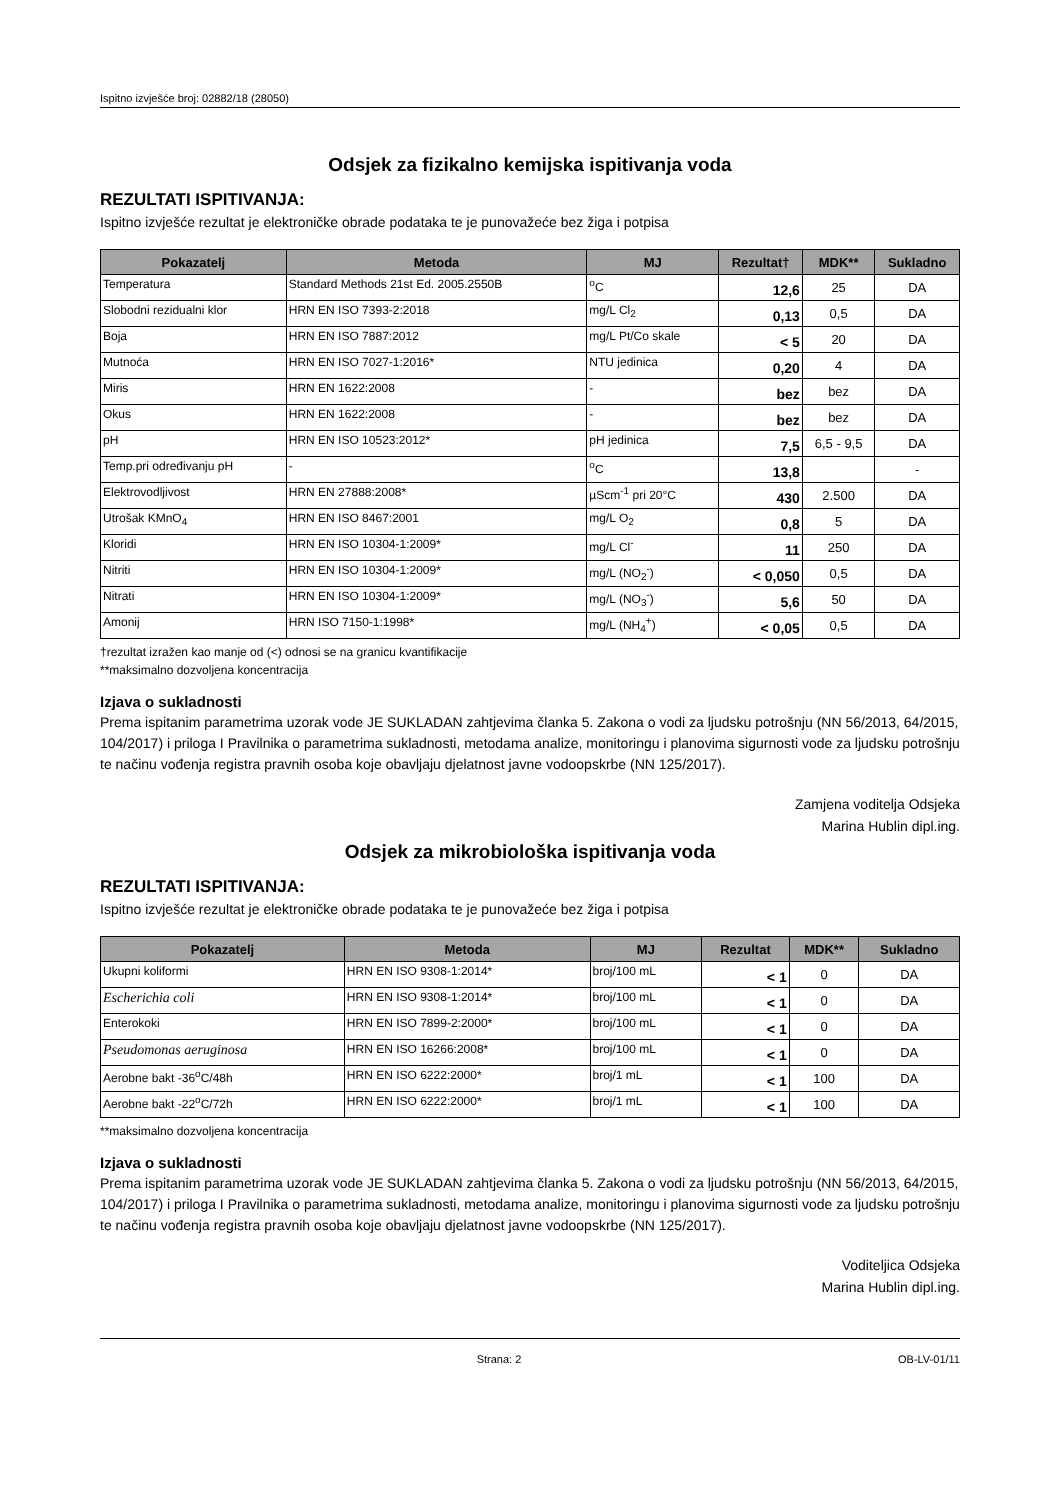Ispitno izvješće broj: 02882/18 (28050)
Odsjek za fizikalno kemijska ispitivanja voda
REZULTATI ISPITIVANJA:
Ispitno izvješće rezultat je elektroničke obrade podataka te je punovažeće bez žiga i potpisa
| Pokazatelj | Metoda | MJ | Rezultat† | MDK** | Sukladno |
| --- | --- | --- | --- | --- | --- |
| Temperatura | Standard Methods 21st Ed. 2005.2550B | <sup>o</sup> C | 12,6 | 25 | DA |
| Slobodni rezidualni klor | HRN EN ISO 7393-2:2018 | mg/L Cl<sub>2</sub> | 0,13 | 0,5 | DA |
| Boja | HRN EN ISO 7887:2012 | mg/L Pt/Co skale | < 5 | 20 | DA |
| Mutnoća | HRN EN ISO 7027-1:2016* | NTU jedinica | 0,20 | 4 | DA |
| Miris | HRN EN 1622:2008 | - | bez | bez | DA |
| Okus | HRN EN 1622:2008 | - | bez | bez | DA |
| pH | HRN EN ISO 10523:2012* | pH jedinica | 7,5 | 6,5 - 9,5 | DA |
| Temp.pri određivanju pH | - | <sup>o</sup> C | 13,8 | | - |
| Elektrovodljivost | HRN EN 27888:2008* | µScm<sup>-1</sup> pri 20°C | 430 | 2.500 | DA |
| Utrošak KMnO<sub>4</sub> | HRN EN ISO 8467:2001 | mg/L O<sub>2</sub> | 0,8 | 5 | DA |
| Kloridi | HRN EN ISO 10304-1:2009* | mg/L Cl<sup>-</sup> | 11 | 250 | DA |
| Nitriti | HRN EN ISO 10304-1:2009* | mg/L (NO<sub>2</sub><sup>-</sup>) | < 0,050 | 0,5 | DA |
| Nitrati | HRN EN ISO 10304-1:2009* | mg/L (NO<sub>3</sub><sup>-</sup>) | 5,6 | 50 | DA |
| Amonij | HRN ISO 7150-1:1998* | mg/L (NH<sub>4</sub><sup>+</sup>) | < 0,05 | 0,5 | DA |
†rezultat izražen kao manje od (<) odnosi se na granicu kvantifikacije
**maksimalno dozvoljena koncentracija
Izjava o sukladnosti
Prema ispitanim parametrima uzorak vode JE SUKLADAN zahtjevima članka 5. Zakona o vodi za ljudsku potrošnju (NN 56/2013, 64/2015, 104/2017) i priloga I Pravilnika o parametrima sukladnosti, metodama analize, monitoringu i planovima sigurnosti vode za ljudsku potrošnju te načinu vođenja registra pravnih osoba koje obavljaju djelatnost javne vodoopskrbe (NN 125/2017).
Zamjena voditelja Odsjeka
Marina Hublin dipl.ing.
Odsjek za mikrobiološka ispitivanja voda
REZULTATI ISPITIVANJA:
Ispitno izvješće rezultat je elektroničke obrade podataka te je punovažeće bez žiga i potpisa
| Pokazatelj | Metoda | MJ | Rezultat | MDK** | Sukladno |
| --- | --- | --- | --- | --- | --- |
| Ukupni koliformi | HRN EN ISO 9308-1:2014* | broj/100 mL | < 1 | 0 | DA |
| Escherichia coli | HRN EN ISO 9308-1:2014* | broj/100 mL | < 1 | 0 | DA |
| Enterokoki | HRN EN ISO 7899-2:2000* | broj/100 mL | < 1 | 0 | DA |
| Pseudomonas aeruginosa | HRN EN ISO 16266:2008* | broj/100 mL | < 1 | 0 | DA |
| Aerobne bakt -36<sup>o</sup>C/48h | HRN EN ISO 6222:2000* | broj/1 mL | < 1 | 100 | DA |
| Aerobne bakt -22<sup>o</sup>C/72h | HRN EN ISO 6222:2000* | broj/1 mL | < 1 | 100 | DA |
**maksimalno dozvoljena koncentracija
Izjava o sukladnosti
Prema ispitanim parametrima uzorak vode JE SUKLADAN zahtjevima članka 5. Zakona o vodi za ljudsku potrošnju (NN 56/2013, 64/2015, 104/2017) i priloga I Pravilnika o parametrima sukladnosti, metodama analize, monitoringu i planovima sigurnosti vode za ljudsku potrošnju te načinu vođenja registra pravnih osoba koje obavljaju djelatnost javne vodoopskrbe (NN 125/2017).
Voditeljica Odsjeka
Marina Hublin dipl.ing.
Strana: 2 OB-LV-01/11